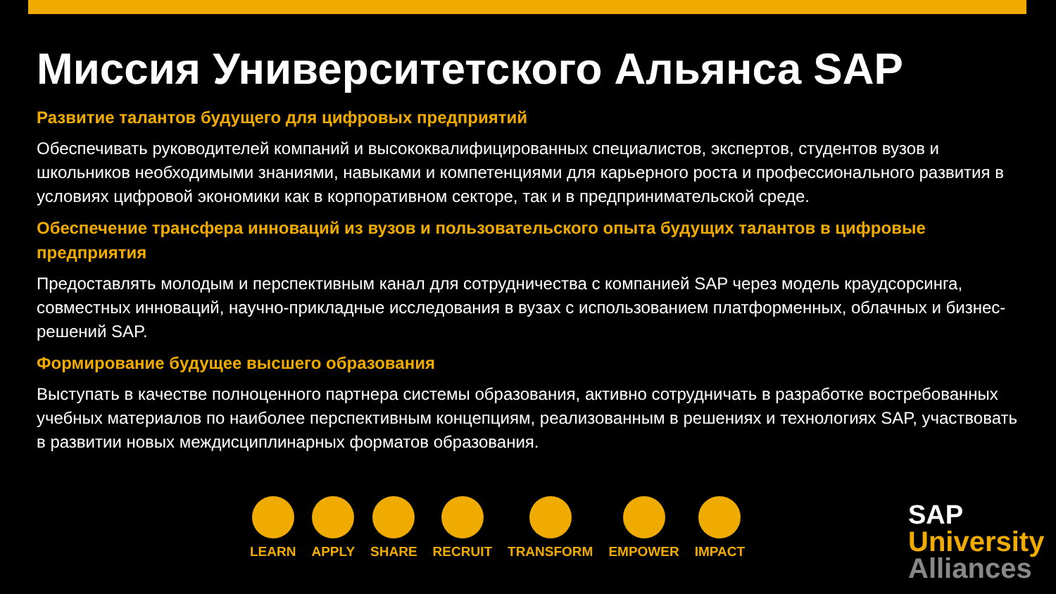Миссия Университетского Альянса SAP
Развитие талантов будущего для цифровых предприятий
Обеспечивать руководителей компаний и высококвалифицированных специалистов, экспертов, студентов вузов и школьников необходимыми знаниями, навыками и компетенциями для карьерного роста и профессионального развития в условиях цифровой экономики как в корпоративном секторе, так и в предпринимательской среде.
Обеспечение трансфера инноваций из вузов и пользовательского опыта будущих талантов в цифровые предприятия
Предоставлять молодым и перспективным канал для сотрудничества с компанией SAP через модель краудсорсинга, совместных инноваций, научно-прикладные исследования в вузах с использованием платформенных, облачных и бизнес-решений SAP.
Формирование будущее высшего образования
Выступать в качестве полноценного партнера системы образования, активно сотрудничать в разработке востребованных учебных материалов по наиболее перспективным концепциям, реализованным в решениях и технологиях SAP, участвовать в развитии новых междисциплинарных форматов образования.
LEARN
APPLY
SHARE
RECRUIT
TRANSFORM
EMPOWER
IMPACT
SAP
University
Alliances